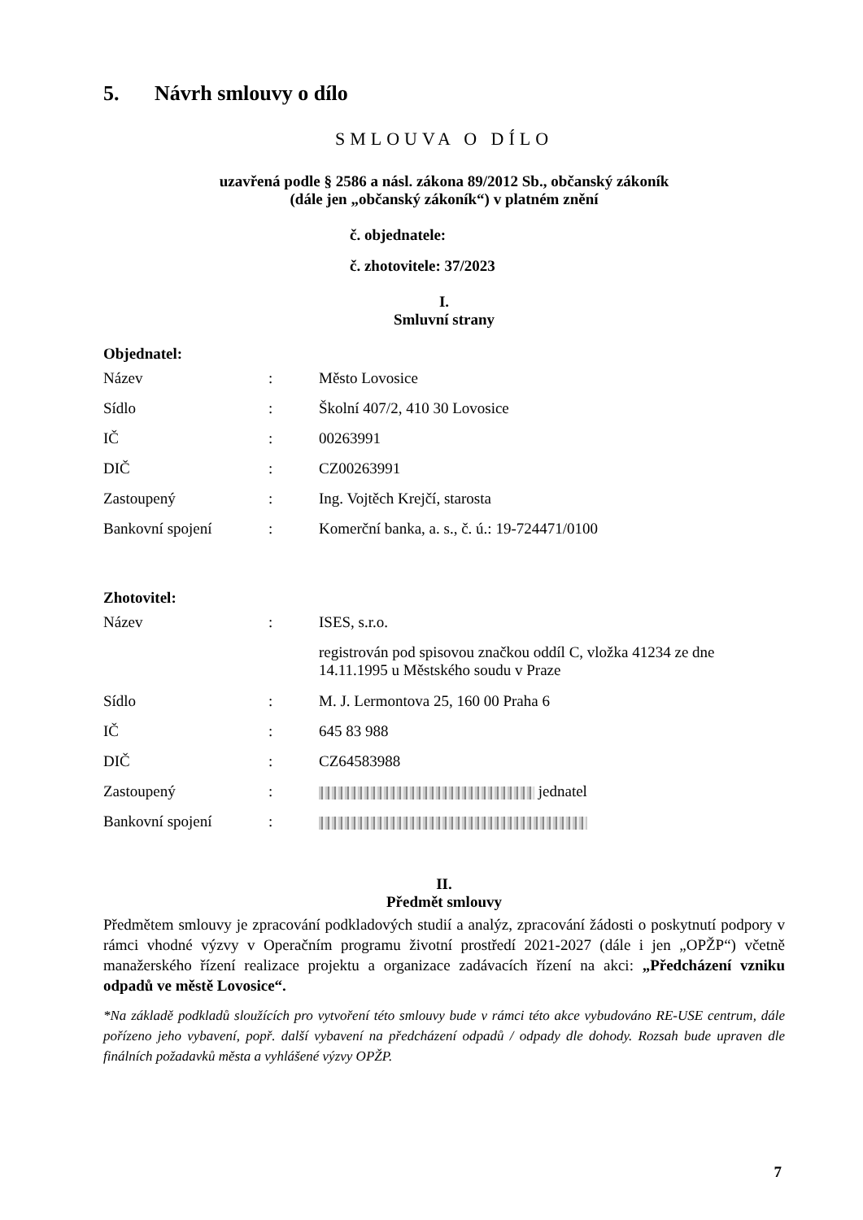5. Návrh smlouvy o dílo
SMLOUVA O DÍLO
uzavřená podle § 2586 a násl. zákona 89/2012 Sb., občanský zákoník
(dále jen „občanský zákoník“) v platném znění
č. objednatele:
č. zhotovitele: 37/2023
I.
Smluvní strany
Objednatel:
| Název | : | Město Lovosice |
| Sídlo | : | Školní 407/2, 410 30 Lovosice |
| IČ | : | 00263991 |
| DIČ | : | CZ00263991 |
| Zastoupený | : | Ing. Vojtěch Krejčí, starosta |
| Bankovní spojení | : | Komerční banka, a. s., č. ú.: 19-724471/0100 |
Zhotovitel:
| Název | : | ISES, s.r.o. |
| | | registrován pod spisovou značkou oddíl C, vložka 41234 ze dne 14.11.1995 u Městského soudu v Praze |
| Sídlo | : | M. J. Lermontova 25, 160 00 Praha 6 |
| IČ | : | 645 83 988 |
| DIČ | : | CZ64583988 |
| Zastoupený | : | jednatel |
| Bankovní spojení | : | |
II.
Předmět smlouvy
Předmětem smlouvy je zpracování podkladových studií a analýz, zpracování žádosti o poskytnutí podpory v rámci vhodné výzvy v Operačním programu životní prostředí 2021-2027 (dále i jen „OPŽP“) včetně manažerského řízení realizace projektu a organizace zadávacích řízení na akci: „Předcházení vzniku odpadů ve městě Lovosice“.
*Na základě podkladů sloužících pro vytvoření této smlouvy bude v rámci této akce vybudováno RE-USE centrum, dále pořízeno jeho vybavení, popř. další vybavení na předcházení odpadů / odpady dle dohody. Rozsah bude upraven dle finálních požadavků města a vyhlášené výzvy OPŽP.
7